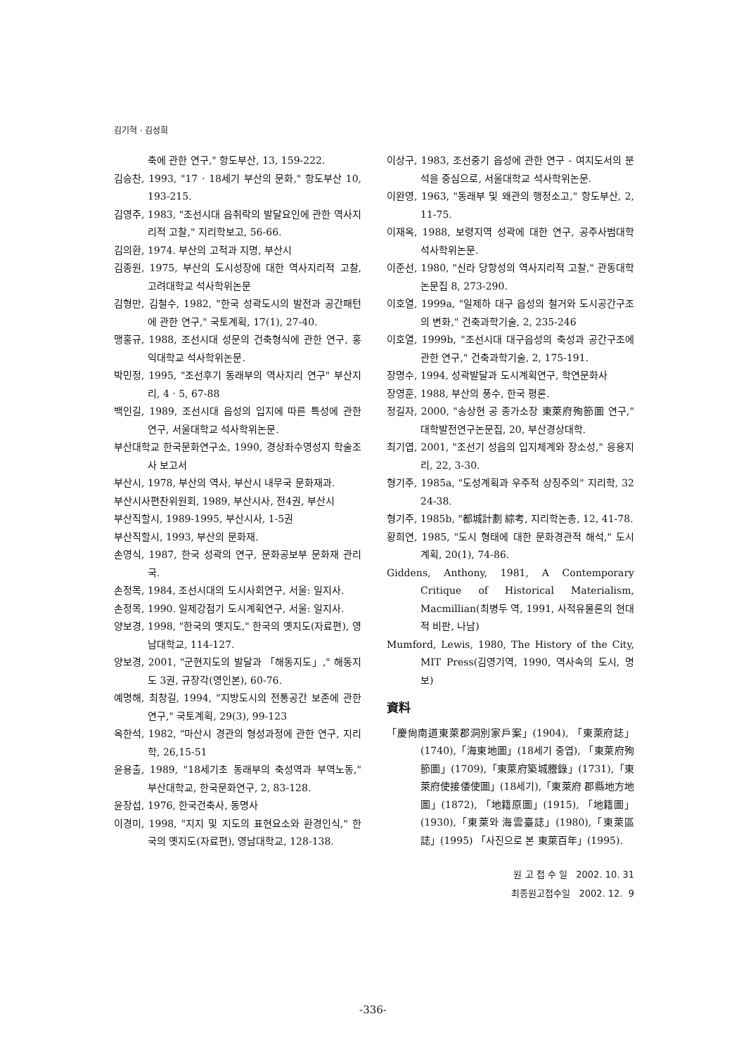김기혁 · 김성희
축에 관한 연구," 항도부산, 13, 159-222.
김승찬, 1993, "17 · 18세기 부산의 문화," 항도부산 10, 193-215.
김영주, 1983, "조선시대 읍취락의 발달요인에 관한 역사지리적 고찰," 지리학보고, 56-66.
김의환, 1974. 부산의 고적과 지명, 부산시
김종원, 1975, 부산의 도시성장에 대한 역사지리적 고찰, 고려대학교 석사학위논문
김형만, 김철수, 1982, "한국 성곽도시의 발전과 공간패턴에 관한 연구," 국토계획, 17(1), 27-40.
맹홍규, 1988, 조선시대 성문의 건축형식에 관한 연구, 홍익대학교 석사학위논문.
박민정, 1995, "조선후기 동래부의 역사지리 연구" 부산지리, 4 · 5, 67-88
백인길, 1989, 조선시대 읍성의 입지에 따른 특성에 관한 연구, 서울대학교 석사학위논문.
부산대학교 한국문화연구소, 1990, 경상좌수영성지 학술조사 보고서
부산시, 1978, 부산의 역사, 부산시 내무국 문화재과.
부산시사편찬위원회, 1989, 부산시사, 전4권, 부산시
부산직할시, 1989-1995, 부산시사, 1-5권
부산직할시, 1993, 부산의 문화재.
손영식, 1987, 한국 성곽의 연구, 문화공보부 문화재 관리국.
손정목, 1984, 조선시대의 도시사회연구, 서울: 일지사.
손정목, 1990. 일제강점기 도시계획연구, 서울: 일지사.
양보경, 1998, "한국의 옛지도," 한국의 옛지도(자료편), 영남대학교, 114-127.
양보경, 2001, "군현지도의 발달과 「해동지도」," 해동지도 3권, 규장각(영인본), 60-76.
예명해, 최창길, 1994, "지방도시의 전통공간 보존에 관한 연구," 국토계획, 29(3), 99-123
옥한석, 1982, "마산시 경관의 형성과정에 관한 연구, 지리학, 26,15-51
윤용출, 1989, "18세기초 동래부의 축성역과 부역노동," 부산대학교, 한국문화연구, 2, 83-128.
윤장섭, 1976, 한국건축사, 동명사
이경미, 1998, "지지 및 지도의 표현요소와 환경인식," 한국의 옛지도(자료편), 영남대학교, 128-138.
이상구, 1983, 조선중기 읍성에 관한 연구 - 여지도서의 분석을 중심으로, 서울대학교 석사학위논문.
이완영, 1963, "동래부 및 왜관의 행정소고," 항도부산, 2, 11-75.
이재옥, 1988, 보령지역 성곽에 대한 연구, 공주사범대학 석사학위논문.
이준선, 1980, "신라 당항성의 역사지리적 고찰," 관동대학 논문집 8, 273-290.
이호열, 1999a, "일제하 대구 읍성의 철거와 도시공간구조의 변화," 건축과학기술, 2, 235-246
이호열, 1999b, "조선시대 대구읍성의 축성과 공간구조에 관한 연구," 건축과학기술, 2, 175-191.
장명수, 1994, 성곽발달과 도시계획연구, 학연문화사
장영훈, 1988, 부산의 풍수, 한국 평론.
정길자, 2000, "송상현 공 종가소장 東萊府殉節圖 연구," 대학발전연구논문집, 20, 부산경상대학.
최기엽, 2001, "조선기 성읍의 입지체계와 장소성," 응용지리, 22, 3-30.
형기주, 1985a, "도성계획과 우주적 상징주의" 지리학, 32 24-38.
형기주, 1985b, "都城計劃 綜考, 지리학논총, 12, 41-78.
황희연, 1985, "도시 형태에 대한 문화경관적 해석," 도시계획, 20(1), 74-86.
Giddens, Anthony, 1981, A Contemporary Critique of Historical Materialism, Macmillian(최병두 역, 1991, 사적유물론의 현대적 비판, 나남)
Mumford, Lewis, 1980, The History of the City, MIT Press(김영기역, 1990, 역사속의 도시, 명보)
資料
「慶尙南道東萊郡洞別家戶案」(1904), 「東萊府誌」(1740),「海東地圖」(18세기 중엽), 「東萊府殉節圖」(1709),「東萊府築城謄錄」(1731),「東萊府使接倭使圖」(18세기),「東萊府 郡縣地方地圖」(1872), 「地籍原圖」(1915), 「地籍圖」(1930),「東萊와 海雲臺誌」(1980),「東萊區誌」(1995) 「사진으로 본 東萊百年」(1995).
원 고 접 수 일 2002. 10. 31
최종원고접수일 2002. 12. 9
-336-